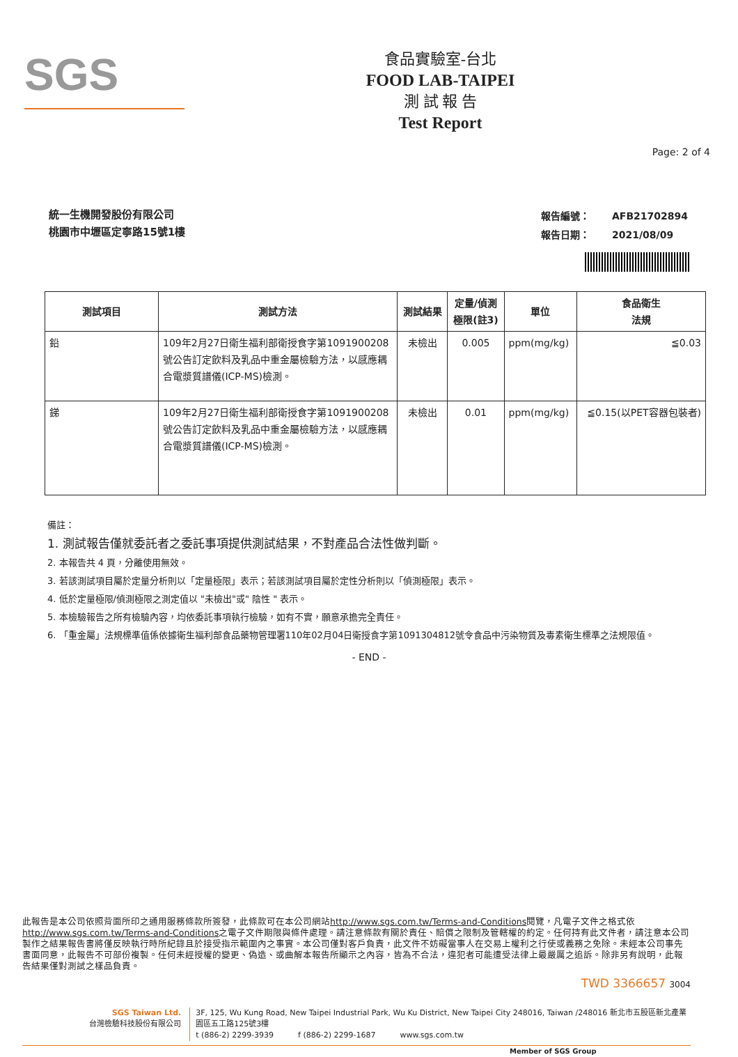SGS
食品實驗室-台北
FOOD LAB-TAIPEI
測 試 報 告
Test Report
Page: 2 of 4
統一生機開發股份有限公司
桃園市中壢區定寧路15號1樓
| 報告編號： | AFB21702894 |
| 報告日期： | 2021/08/09 |
| 測試項目 | 測試方法 | 測試結果 | 定量/偵測 極限(註3) | 單位 | 食品衛生 法規 |
| --- | --- | --- | --- | --- | --- |
| 鉛 | 109年2月27日衛生福利部衛授食字第1091900208 號公告訂定飲料及乳品中重金屬檢驗方法，以感應耦合電漿質譜儀(ICP-MS)檢測。 | 未檢出 | 0.005 | ppm(mg/kg) | ≦0.03 |
| 銻 | 109年2月27日衛生福利部衛授食字第1091900208 號公告訂定飲料及乳品中重金屬檢驗方法，以感應耦合電漿質譜儀(ICP-MS)檢測。 | 未檢出 | 0.01 | ppm(mg/kg) | ≦0.15(以PET容器包裝者) |
備註：
1. 測試報告僅就委託者之委託事項提供測試結果，不對產品合法性做判斷。
2. 本報告共 4 頁，分離使用無效。
3. 若該測試項目屬於定量分析則以「定量極限」表示；若該測試項目屬於定性分析則以「偵測極限」表示。
4. 低於定量極限/偵測極限之測定值以 "未檢出"或" 陰性 " 表示。
5. 本檢驗報告之所有檢驗內容，均依委託事項執行檢驗，如有不實，願意承擔完全責任。
6. 「重金屬」法規標準值係依據衛生福利部食品藥物管理署110年02月04日衛授食字第1091304812號令食品中污染物質及毒素衛生標準之法規限值。
- END -
此報告是本公司依照背面所印之通用服務條款所簽發，此條款可在本公司網站http://www.sgs.com.tw/Terms-and-Conditions閱覽，凡電子文件之格式依http://www.sgs.com.tw/Terms-and-Conditions之電子文件期限與條件處理。請注意條款有關於責任、賠償之限制及管轄權的約定。任何持有此文件者，請注意本公司製作之結果報告書將僅反映執行時所紀錄且於接受指示範圍內之事實。本公司僅對客戶負責，此文件不妨礙當事人在交易上權利之行使或義務之免除。未經本公司事先書面同意，此報告不可部份複製。任何未經授權的變更、偽造、或曲解本報告所顯示之內容，皆為不合法，違犯者可能遭受法律上最嚴厲之追訴。除非另有說明，此報告結果僅對測試之樣品負責。
TWD 3366657 3004
SGS Taiwan Ltd.
台灣檢驗科技股份有限公司
3F, 125, Wu Kung Road, New Taipei Industrial Park, Wu Ku District, New Taipei City 248016, Taiwan /248016 新北市五股區新北產業園區五工路125號3樓
t (886-2) 2299-3939 f (886-2) 2299-1687 www.sgs.com.tw
Member of SGS Group